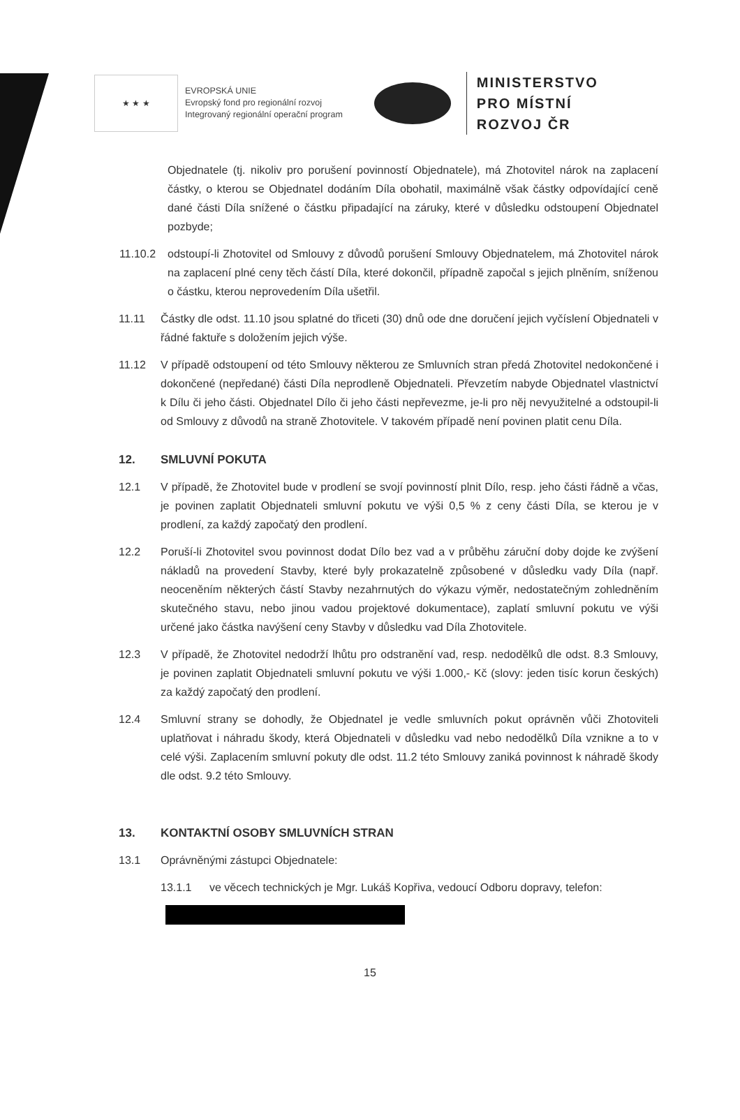★ ★ ★
EVROPSKÁ UNIE
Evropský fond pro regionální rozvoj
Integrovaný regionální operační program
MINISTERSTVO
PRO MÍSTNÍ
ROZVOJ ČR
Objednatele (tj. nikoliv pro porušení povinností Objednatele), má Zhotovitel nárok na zaplacení částky, o kterou se Objednatel dodáním Díla obohatil, maximálně však částky odpovídající ceně dané části Díla snížené o částku připadající na záruky, které v důsledku odstoupení Objednatel pozbyde;
11.10.2 odstoupí-li Zhotovitel od Smlouvy z důvodů porušení Smlouvy Objednatelem, má Zhotovitel nárok na zaplacení plné ceny těch částí Díla, které dokončil, případně započal s jejich plněním, sníženou o částku, kterou neprovedením Díla ušetřil.
11.11 Částky dle odst. 11.10 jsou splatné do třiceti (30) dnů ode dne doručení jejich vyčíslení Objednateli v řádné faktuře s doložením jejich výše.
11.12 V případě odstoupení od této Smlouvy některou ze Smluvních stran předá Zhotovitel nedokončené i dokončené (nepředané) části Díla neprodleně Objednateli. Převzetím nabyde Objednatel vlastnictví k Dílu či jeho části. Objednatel Dílo či jeho části nepřevezme, je-li pro něj nevyužitelné a odstoupil-li od Smlouvy z důvodů na straně Zhotovitele. V takovém případě není povinen platit cenu Díla.
12. SMLUVNÍ POKUTA
12.1 V případě, že Zhotovitel bude v prodlení se svojí povinností plnit Dílo, resp. jeho části řádně a včas, je povinen zaplatit Objednateli smluvní pokutu ve výši 0,5 % z ceny části Díla, se kterou je v prodlení, za každý započatý den prodlení.
12.2 Poruší-li Zhotovitel svou povinnost dodat Dílo bez vad a v průběhu záruční doby dojde ke zvýšení nákladů na provedení Stavby, které byly prokazatelně způsobené v důsledku vady Díla (např. neoceněním některých částí Stavby nezahrnutých do výkazu výměr, nedostatečným zohledněním skutečného stavu, nebo jinou vadou projektové dokumentace), zaplatí smluvní pokutu ve výši určené jako částka navýšení ceny Stavby v důsledku vad Díla Zhotovitele.
12.3 V případě, že Zhotovitel nedodrží lhůtu pro odstranění vad, resp. nedodělků dle odst. 8.3 Smlouvy, je povinen zaplatit Objednateli smluvní pokutu ve výši 1.000,- Kč (slovy: jeden tisíc korun českých) za každý započatý den prodlení.
12.4 Smluvní strany se dohodly, že Objednatel je vedle smluvních pokut oprávněn vůči Zhotoviteli uplatňovat i náhradu škody, která Objednateli v důsledku vad nebo nedodělků Díla vznikne a to v celé výši. Zaplacením smluvní pokuty dle odst. 11.2 této Smlouvy zaniká povinnost k náhradě škody dle odst. 9.2 této Smlouvy.
13. KONTAKTNÍ OSOBY SMLUVNÍCH STRAN
13.1 Oprávněnými zástupci Objednatele:
13.1.1 ve věcech technických je Mgr. Lukáš Kopřiva, vedoucí Odboru dopravy, telefon:
15